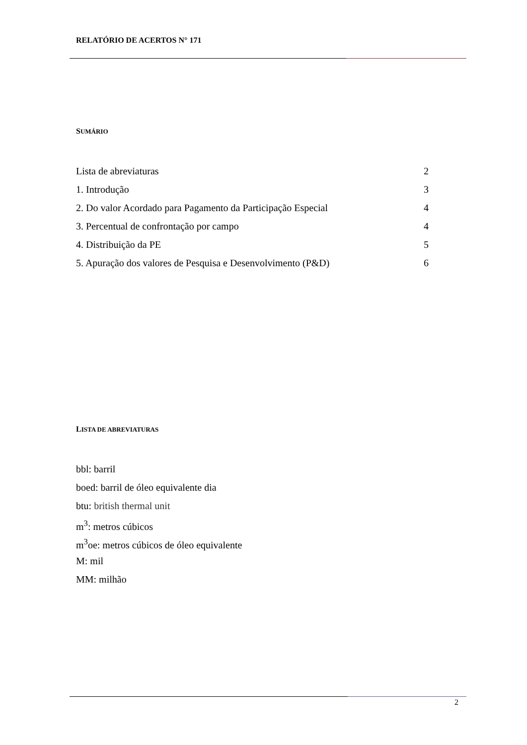RELATÓRIO DE ACERTOS N° 171
SUMÁRIO
Lista de abreviaturas 2
1. Introdução 3
2. Do valor Acordado para Pagamento da Participação Especial 4
3. Percentual de confrontação por campo 4
4. Distribuição da PE 5
5. Apuração dos valores de Pesquisa e Desenvolvimento (P&D) 6
LISTA DE ABREVIATURAS
bbl: barril
boed: barril de óleo equivalente dia
btu: british thermal unit
m<sup>3</sup>: metros cúbicos
m<sup>3</sup>oe: metros cúbicos de óleo equivalente
M: mil
MM: milhão
2